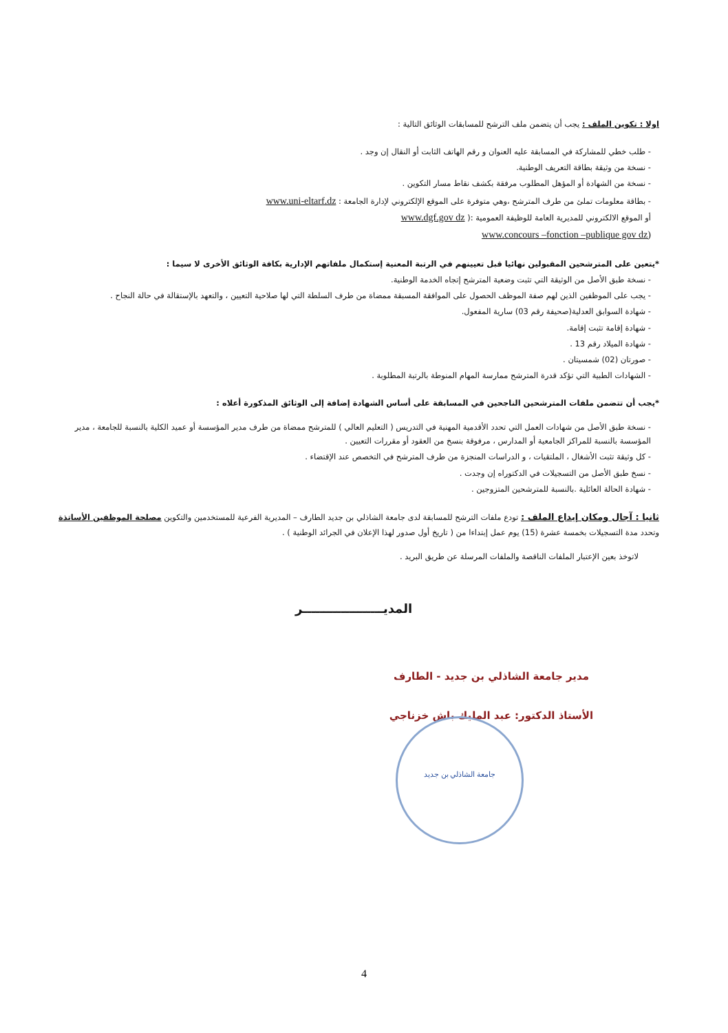اولا : تكوين الملف : يجب أن يتضمن ملف الترشح للمسابقات الوثائق التالية :
- طلب خطي للمشاركة في المسابقة عليه العنوان و رقم الهاتف الثابت أو النقال إن وجد .
- نسخة من وثيقة بطاقة التعريف الوطنية.
- نسخة من الشهادة أو المؤهل المطلوب مرفقة بكشف نقاط مسار التكوين .
- بطاقة معلومات تملئ من طرف المترشح ،وهي متوفرة على الموقع الإلكتروني لإدارة الجامعة : www.uni-eltarf.dz
أو الموقع الالكتروني للمديرية العامة للوظيفة العمومية :( www.dgf.gov dz
www.concours –fonction –publique gov dz)
*يتعين على المترشحين المقبولين نهائيا قبل تعيينهم في الرتبة المعنية إستكمال ملفاتهم الإدارية بكافة الوثائق الأخرى لا سيما :
- نسخة طبق الأصل من الوثيقة التي تثبت وضعية المترشح إتجاه الخدمة الوطنية.
- يجب على الموظفين الذين لهم صفة الموظف الحصول على الموافقة المسبقة ممضاة من طرف السلطة التي لها صلاحية التعيين ، والتعهد بالإستقالة في حالة النجاح .
- شهادة السوابق العدلية(صحيفة رقم 03) سارية المفعول.
- شهادة إقامة تثبت إقامة.
- شهادة الميلاد رقم 13 .
- صورتان (02) شمسيتان .
- الشهادات الطبية التي تؤكد قدرة المترشح ممارسة المهام المنوطة بالرتبة المطلوبة .
*يجب أن تتضمن ملفات المترشحين الناجحين في المسابقة على أساس الشهادة إضافة إلى الوثائق المذكورة أعلاه :
- نسخة طبق الأصل من شهادات العمل التي تحدد الأقدمية المهنية في التدريس ( التعليم العالي ) للمترشح ممضاة من طرف مدير المؤسسة أو عميد الكلية بالنسبة للجامعة ، مدير المؤسسة بالنسبة للمراكز الجامعية أو المدارس ، مرفوقة بنسخ من العقود أو مقررات التعيين .
- كل وثيقة تثبت الأشغال ، الملتقيات ، و الدراسات المنجزة من طرف المترشح في التخصص عند الإقتضاء .
- نسخ طبق الأصل من التسجيلات في الدكتوراه إن وجدت .
- شهادة الحالة العائلية .بالنسبة للمترشحين المتزوجين .
ثانيا : آجال ومكان إيداع الملف : تودع ملفات الترشح للمسابقة لدى جامعة الشاذلي بن جديد الطارف – المديرية الفرعية للمستخدمين والتكوين مصلحة الموظفين الأساتذة وتحدد مدة التسجيلات بخمسة عشرة (15) يوم عمل إبتداءا من ( تاريخ أول صدور لهذا الإعلان في الجرائد الوطنية ) .
لاتوخذ بعين الإعتبار الملفات الناقصة والملفات المرسلة عن طريق البريد .
المديـــــــــــــــــــر
مدير جامعة الشاذلي بن جديد - الطارف
الأستاذ الدكتور: عبد المليك باش خزناجي
جامعة الشاذلي بن جديد
4